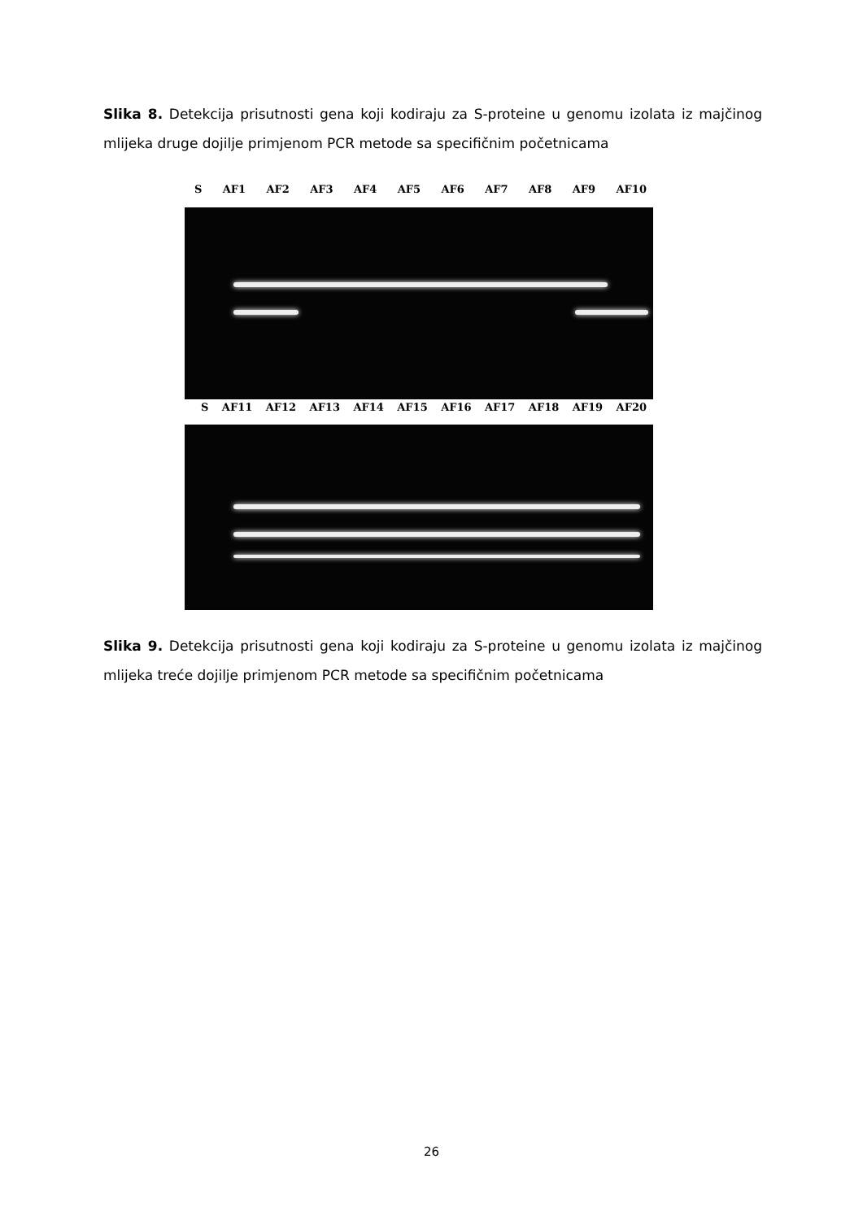Slika 8. Detekcija prisutnosti gena koji kodiraju za S-proteine u genomu izolata iz majčinog mlijeka druge dojilje primjenom PCR metode sa specifičnim početnicama
S AF1 AF2 AF3 AF4 AF5 AF6 AF7 AF8 AF9 AF10
S AF11 AF12 AF13 AF14 AF15 AF16 AF17 AF18 AF19 AF20
Slika 9. Detekcija prisutnosti gena koji kodiraju za S-proteine u genomu izolata iz majčinog mlijeka treće dojilje primjenom PCR metode sa specifičnim početnicama
26